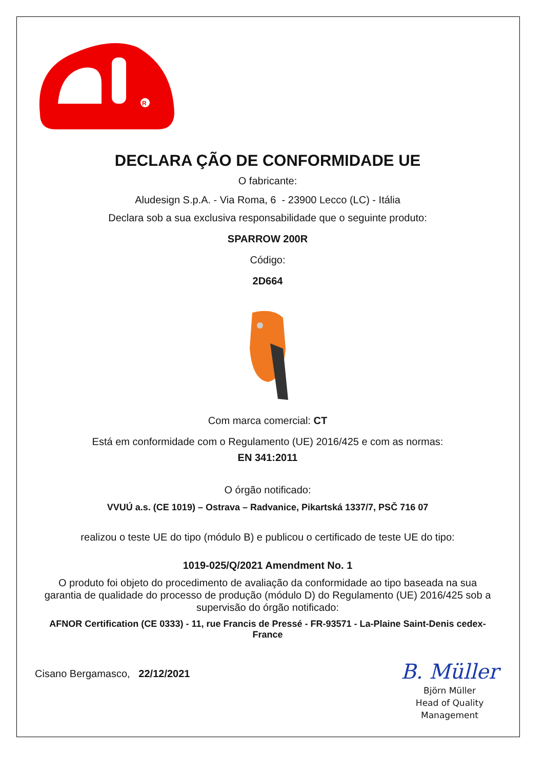R
DECLARA ÇÃO DE CONFORMIDADE UE
O fabricante:
Aludesign S.p.A. - Via Roma, 6 - 23900 Lecco (LC) - Itália
Declara sob a sua exclusiva responsabilidade que o seguinte produto:
SPARROW 200R
Código:
2D664
Com marca comercial: CT
Está em conformidade com o Regulamento (UE) 2016/425 e com as normas:
EN 341:2011
O órgão notificado:
VVUÚ a.s. (CE 1019) – Ostrava – Radvanice, Pikartská 1337/7, PSČ 716 07
realizou o teste UE do tipo (módulo B) e publicou o certificado de teste UE do tipo:
1019-025/Q/2021 Amendment No. 1
O produto foi objeto do procedimento de avaliação da conformidade ao tipo baseada na sua garantia de qualidade do processo de produção (módulo D) do Regulamento (UE) 2016/425 sob a supervisão do órgão notificado:
AFNOR Certification (CE 0333) - 11, rue Francis de Pressé - FR-93571 - La-Plaine Saint-Denis cedex-France
Cisano Bergamasco, 22/12/2021
B. Müller
Björn Müller
Head of Quality
Management